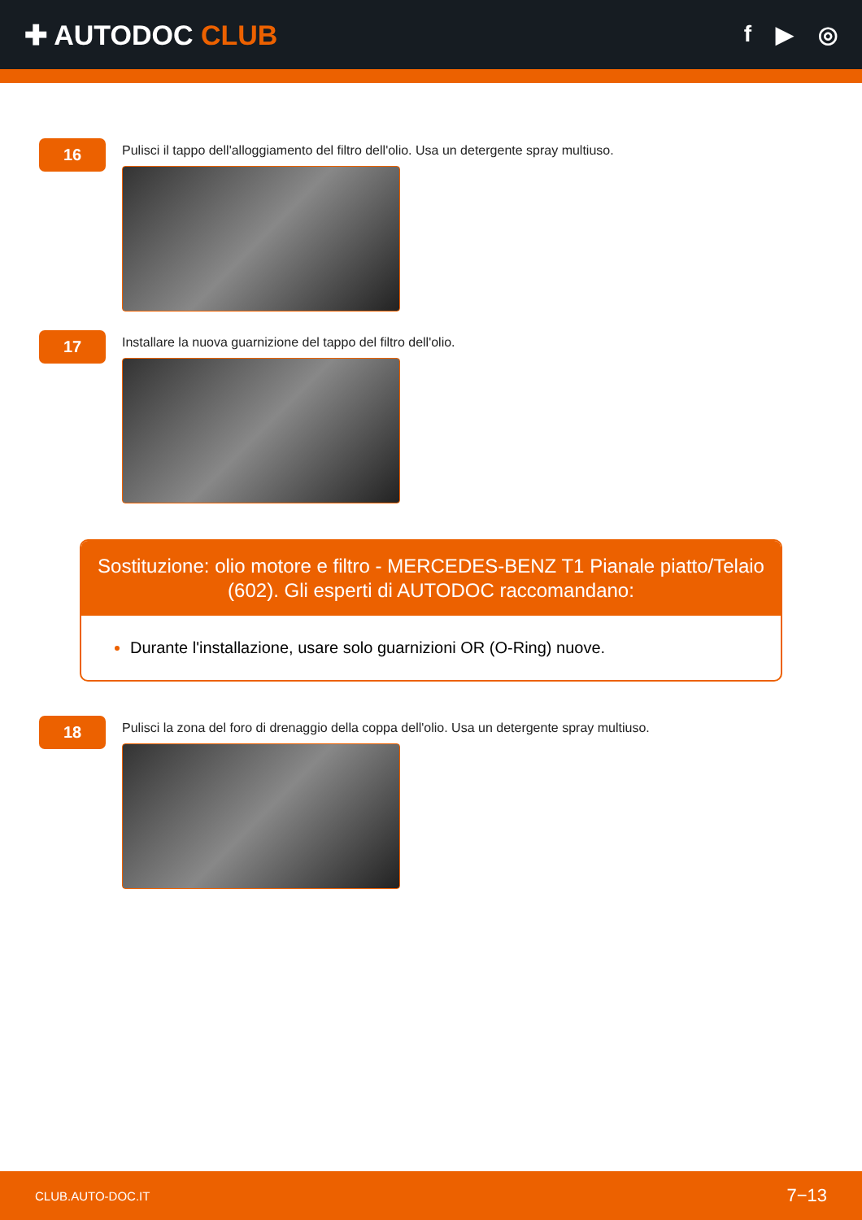✚ AUTODOC CLUB
f ▶ ◎
16
Pulisci il tappo dell'alloggiamento del filtro dell'olio. Usa un detergente spray multiuso.
17
Installare la nuova guarnizione del tappo del filtro dell'olio.
Sostituzione: olio motore e filtro - MERCEDES-BENZ T1 Pianale piatto/Telaio (602). Gli esperti di AUTODOC raccomandano:
Durante l'installazione, usare solo guarnizioni OR (O-Ring) nuove.
18
Pulisci la zona del foro di drenaggio della coppa dell'olio. Usa un detergente spray multiuso.
CLUB.AUTO-DOC.IT 7−13